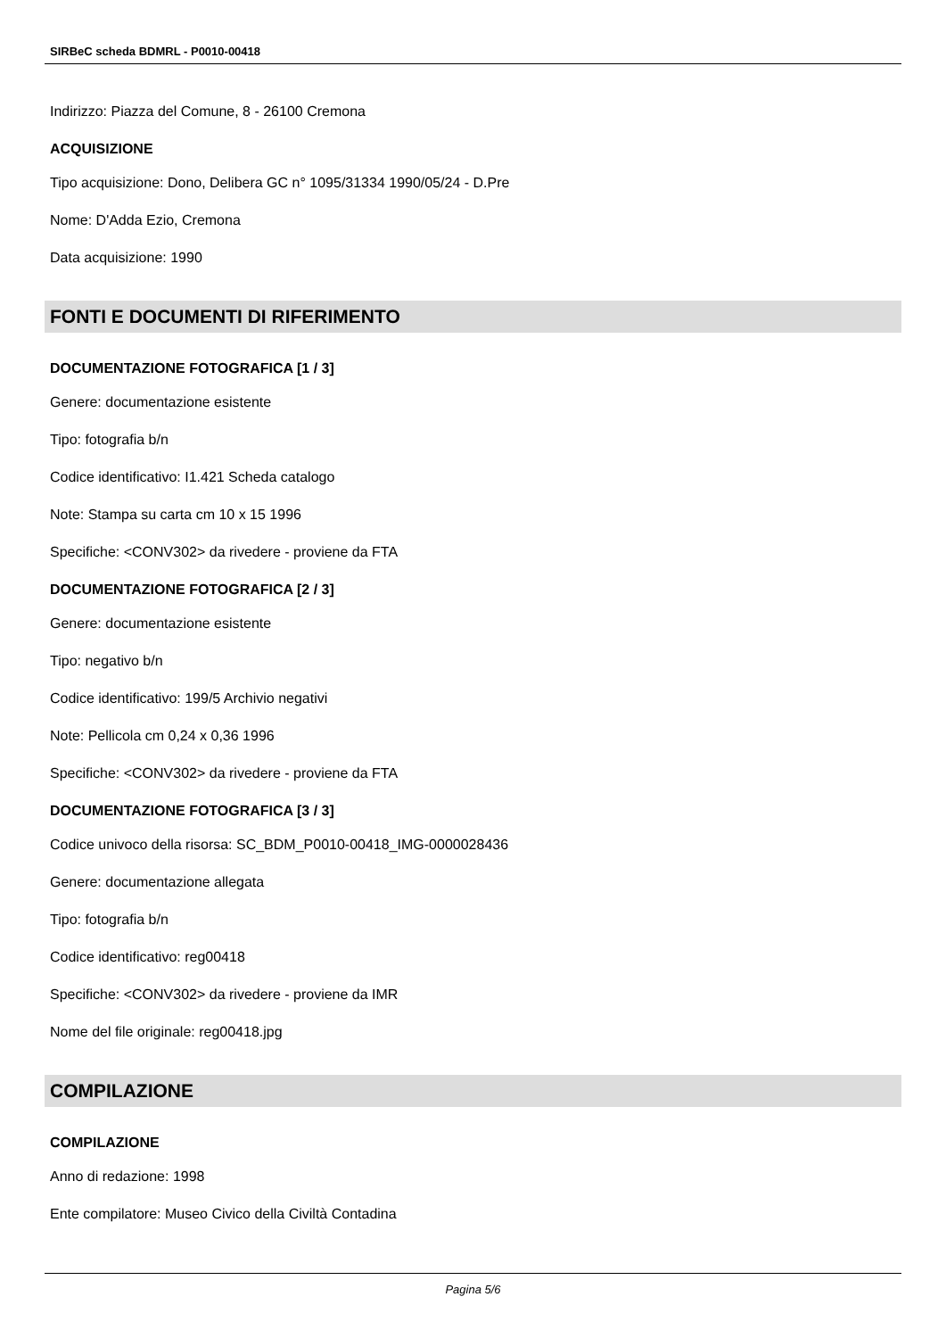SIRBeC scheda BDMRL - P0010-00418
Indirizzo: Piazza del Comune, 8 - 26100 Cremona
ACQUISIZIONE
Tipo acquisizione: Dono, Delibera GC n° 1095/31334 1990/05/24 - D.Pre
Nome: D'Adda Ezio, Cremona
Data acquisizione: 1990
FONTI E DOCUMENTI DI RIFERIMENTO
DOCUMENTAZIONE FOTOGRAFICA [1 / 3]
Genere: documentazione esistente
Tipo: fotografia b/n
Codice identificativo: I1.421 Scheda catalogo
Note: Stampa su carta cm 10 x 15 1996
Specifiche: <CONV302> da rivedere - proviene da FTA
DOCUMENTAZIONE FOTOGRAFICA [2 / 3]
Genere: documentazione esistente
Tipo: negativo b/n
Codice identificativo: 199/5 Archivio negativi
Note: Pellicola cm 0,24 x 0,36 1996
Specifiche: <CONV302> da rivedere - proviene da FTA
DOCUMENTAZIONE FOTOGRAFICA [3 / 3]
Codice univoco della risorsa: SC_BDM_P0010-00418_IMG-0000028436
Genere: documentazione allegata
Tipo: fotografia b/n
Codice identificativo: reg00418
Specifiche: <CONV302> da rivedere - proviene da IMR
Nome del file originale: reg00418.jpg
COMPILAZIONE
COMPILAZIONE
Anno di redazione: 1998
Ente compilatore: Museo Civico della Civiltà Contadina
Pagina 5/6